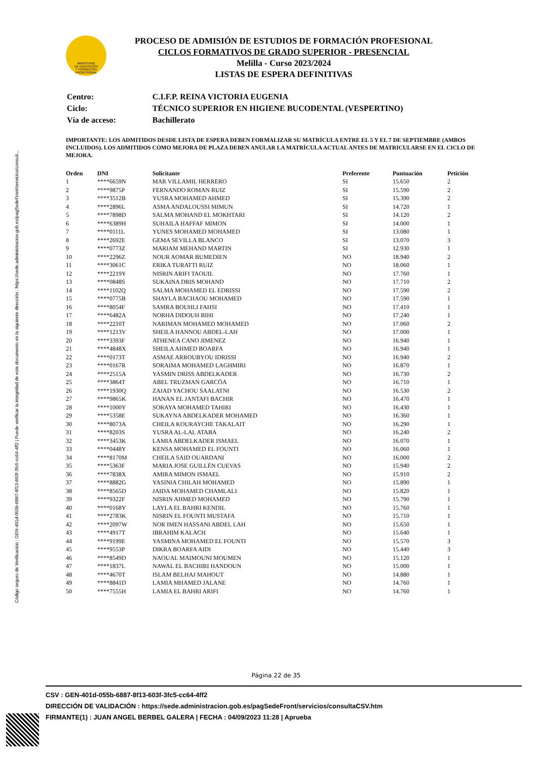Código seguro de Verificación : GEN-401d-055b-6887-8f13-603f-3fc5-cc64-4ff2 | Puede verificar la integridad de este documento en la siguiente dirección : https://sede.administracion.gob.es/pagSedeFront/servicios/consult...
MINISTERIO
DE EDUCACIÓN
Y FORMACIÓN
PROFESIONAL
PROCESO DE ADMISIÓN DE ESTUDIOS DE FORMACIÓN PROFESIONAL
CICLOS FORMATIVOS DE GRADO SUPERIOR - PRESENCIAL
Melilla - Curso 2023/2024
LISTAS DE ESPERA DEFINITIVAS
| Centro: | C.I.F.P. REINA VICTORIA EUGENIA |
| Ciclo: | TÉCNICO SUPERIOR EN HIGIENE BUCODENTAL (VESPERTINO) |
| Vía de acceso: | Bachillerato |
IMPORTANTE: LOS ADMITIDOS DESDE LISTA DE ESPERA DEBEN FORMALIZAR SU MATRÍCULA ENTRE EL 5 Y EL 7 DE SEPTIEMBRE (AMBOS INCLUIDOS). LOS ADMITIDOS COMO MEJORA DE PLAZA DEBEN ANULAR LA MATRÍCULA ACTUAL ANTES DE MATRICULARSE EN EL CICLO DE MEJORA.
| Orden | DNI | Solicitante | Preferente | Puntuación | Petición |
| --- | --- | --- | --- | --- | --- |
| 1 | ****6659N | MAR VILLAMIL HERRERO | SI | 15.650 | 2 |
| 2 | ****9875P | FERNANDO ROMAN RUIZ | SI | 15.590 | 2 |
| 3 | ****3512B | YUSRA MOHAMED AHMED | SI | 15.390 | 2 |
| 4 | ****2896L | ASMA ANDALOUSSI MIMUN | SI | 14.720 | 1 |
| 5 | ****7898D | SALMA MOHAND EL MOKHTARI | SI | 14.120 | 2 |
| 6 | ****6389H | SUHAILA HAFFAF MIMON | SI | 14.000 | 1 |
| 7 | ****0111L | YUNES MOHAMED MOHAMED | SI | 13.080 | 1 |
| 8 | ****2692E | GEMA SEVILLA BLANCO | SI | 13.070 | 3 |
| 9 | ****0773Z | MARIAM MEHAND MARTIN | SI | 12.930 | 1 |
| 10 | ****2296Z | NOUR AOMAR BUMEDIEN | NO | 18.940 | 2 |
| 11 | ****3061C | ERIKA TURATTI RUIZ | NO | 18.060 | 1 |
| 12 | ****2219Y | NISRIN ARIFI TAOUIL | NO | 17.760 | 1 |
| 13 | ****0848S | SUKAINA DRIS MOHAND | NO | 17.710 | 2 |
| 14 | ****1102Q | SALMA MOHAMED EL EDRISSI | NO | 17.590 | 2 |
| 15 | ****0775B | SHAYLA BACHAOU MOHAMED | NO | 17.590 | 1 |
| 16 | ****8054F | SAMRA BOUHLI FAHSI | NO | 17.410 | 1 |
| 17 | ****6482A | NORHA DIDOUH BIHI | NO | 17.240 | 1 |
| 18 | ****2210T | NARIMAN MOHAMED MOHAMED | NO | 17.060 | 2 |
| 19 | ****1213V | SHEILA HANNOU ABDEL-LAH | NO | 17.000 | 1 |
| 20 | ****3393F | ATHENEA CANO JIMENEZ | NO | 16.940 | 1 |
| 21 | ****4848X | SHEILA AHMED BOARFA | NO | 16.940 | 1 |
| 22 | ****0173T | ASMAE ARROUBYOU IDRISSI | NO | 16.940 | 2 |
| 23 | ****0167R | SORAIMA MOHAMED LAGHMIRI | NO | 16.870 | 1 |
| 24 | ****2515A | YASMIN DRISS ABDELKADER | NO | 16.730 | 2 |
| 25 | ****3864T | ABEL TRUZMAN GARCÖA | NO | 16.710 | 1 |
| 26 | ****1930Q | ZAIAD YACHOU SAALATNI | NO | 16.530 | 2 |
| 27 | ****9865K | HANAN EL JANTAFI BACHIR | NO | 16.470 | 1 |
| 28 | ****1000Y | SORAYA MOHAMED TAHIRI | NO | 16.430 | 1 |
| 29 | ****5358E | SUKAYNA ABDELKADER MOHAMED | NO | 16.360 | 1 |
| 30 | ****8073A | CHEILA KOURAYCHE TAKALAIT | NO | 16.290 | 1 |
| 31 | ****8203S | YUSRA AL-LAL ATABA | NO | 16.240 | 2 |
| 32 | ****3453K | LAMIA ABDELKADER ISMAEL | NO | 16.070 | 1 |
| 33 | ****0448Y | KENSA MOHAMED EL FOUNTI | NO | 16.060 | 1 |
| 34 | ****8170M | CHEILA SAID OUARDANI | NO | 16.000 | 2 |
| 35 | ****5363F | MARIA JOSE GUILLÉN CUEVAS | NO | 15.940 | 2 |
| 36 | ****7838X | AMIRA MIMON ISMAEL | NO | 15.910 | 2 |
| 37 | ****8882G | YASINIA CHILAH MOHAMED | NO | 15.890 | 1 |
| 38 | ****8565D | JAIDA MOHAMED CHAMLALI | NO | 15.820 | 1 |
| 39 | ****9322F | NISRIN AHMED MOHAMED | NO | 15.790 | 1 |
| 40 | ****0168Y | LAYLA EL BAHRI KENDIL | NO | 15.760 | 1 |
| 41 | ****2783K | NISRIN EL FOUNTI MUSTAFA | NO | 15.710 | 1 |
| 42 | ****2097W | NOR IMEN HASSANI ABDEL LAH | NO | 15.650 | 1 |
| 43 | ****4917T | IBRAHIM KALACH | NO | 15.640 | 1 |
| 44 | ****9199E | YASMINA MOHAMED EL FOUNTI | NO | 15.570 | 3 |
| 45 | ****9553P | DIKRA BOARFA AIDI | NO | 15.440 | 3 |
| 46 | ****8549D | NAOUAL MAIMOUNI MOUMEN | NO | 15.120 | 1 |
| 47 | ****1837L | NAWAL EL BACHIRI HANDOUN | NO | 15.000 | 1 |
| 48 | ****4670T | ISLAM BELHAJ MAHOUT | NO | 14.880 | 1 |
| 49 | ****8841D | LAMIA MHAMED JALANE | NO | 14.760 | 1 |
| 50 | ****7555H | LAMIA EL BAHRI ARIFI | NO | 14.760 | 1 |
Página 22 de 35
CSV : GEN-401d-055b-6887-8f13-603f-3fc5-cc64-4ff2
DIRECCIÓN DE VALIDACIÓN : https://sede.administracion.gob.es/pagSedeFront/servicios/consultaCSV.htm
FIRMANTE(1) : JUAN ANGEL BERBEL GALERA | FECHA : 04/09/2023 11:28 | Aprueba